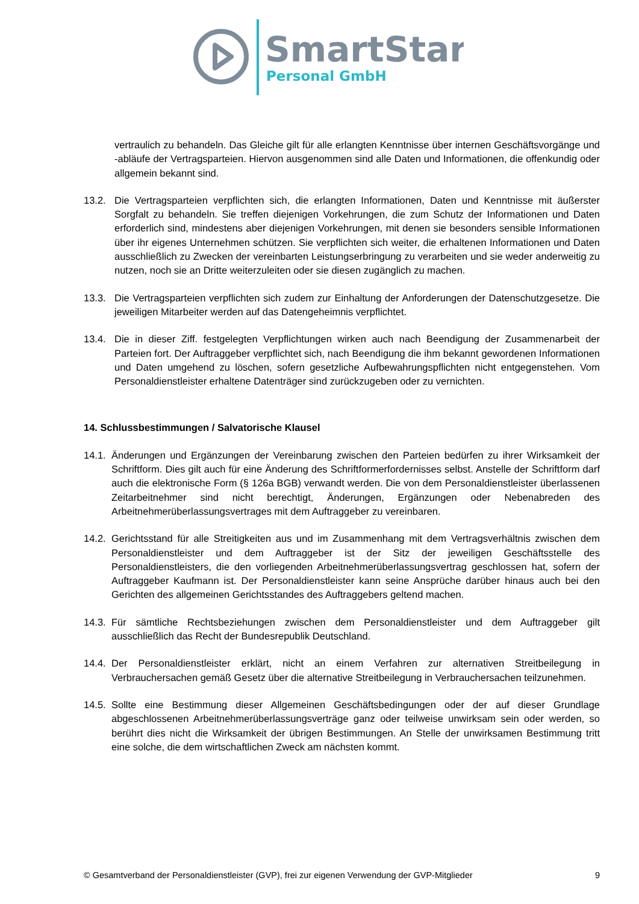SmartStart
Personal GmbH
vertraulich zu behandeln. Das Gleiche gilt für alle erlangten Kenntnisse über internen Geschäftsvorgänge und -abläufe der Vertragsparteien. Hiervon ausgenommen sind alle Daten und Informationen, die offenkundig oder allgemein bekannt sind.
13.2. Die Vertragsparteien verpflichten sich, die erlangten Informationen, Daten und Kenntnisse mit äußerster Sorgfalt zu behandeln. Sie treffen diejenigen Vorkehrungen, die zum Schutz der Informationen und Daten erforderlich sind, mindestens aber diejenigen Vorkehrungen, mit denen sie besonders sensible Informationen über ihr eigenes Unternehmen schützen. Sie verpflichten sich weiter, die erhaltenen Informationen und Daten ausschließlich zu Zwecken der vereinbarten Leistungserbringung zu verarbeiten und sie weder anderweitig zu nutzen, noch sie an Dritte weiterzuleiten oder sie diesen zugänglich zu machen.
13.3. Die Vertragsparteien verpflichten sich zudem zur Einhaltung der Anforderungen der Datenschutzgesetze. Die jeweiligen Mitarbeiter werden auf das Datengeheimnis verpflichtet.
13.4. Die in dieser Ziff. festgelegten Verpflichtungen wirken auch nach Beendigung der Zusammenarbeit der Parteien fort. Der Auftraggeber verpflichtet sich, nach Beendigung die ihm bekannt gewordenen Informationen und Daten umgehend zu löschen, sofern gesetzliche Aufbewahrungspflichten nicht entgegenstehen. Vom Personaldienstleister erhaltene Datenträger sind zurückzugeben oder zu vernichten.
14. Schlussbestimmungen / Salvatorische Klausel
14.1.
Änderungen und Ergänzungen der Vereinbarung zwischen den Parteien bedürfen zu ihrer Wirksamkeit der Schriftform. Dies gilt auch für eine Änderung des Schriftformerfordernisses selbst. Anstelle der Schriftform darf auch die elektronische Form (§ 126a BGB) verwandt werden. Die von dem Personaldienstleister überlassenen Zeitarbeitnehmer sind nicht berechtigt, Änderungen, Ergänzungen oder Nebenabreden des Arbeitnehmerüberlassungsvertrages mit dem Auftraggeber zu vereinbaren.
14.2.
Gerichtsstand für alle Streitigkeiten aus und im Zusammenhang mit dem Vertragsverhältnis zwischen dem Personaldienstleister und dem Auftraggeber ist der Sitz der jeweiligen Geschäftsstelle des Personaldienstleisters, die den vorliegenden Arbeitnehmerüberlassungsvertrag geschlossen hat, sofern der Auftraggeber Kaufmann ist. Der Personaldienstleister kann seine Ansprüche darüber hinaus auch bei den Gerichten des allgemeinen Gerichtsstandes des Auftraggebers geltend machen.
14.3.
Für sämtliche Rechtsbeziehungen zwischen dem Personaldienstleister und dem Auftraggeber gilt ausschließlich das Recht der Bundesrepublik Deutschland.
14.4.
Der Personaldienstleister erklärt, nicht an einem Verfahren zur alternativen Streitbeilegung in Verbrauchersachen gemäß Gesetz über die alternative Streitbeilegung in Verbrauchersachen teilzunehmen.
14.5.
Sollte eine Bestimmung dieser Allgemeinen Geschäftsbedingungen oder der auf dieser Grundlage abgeschlossenen Arbeitnehmerüberlassungsverträge ganz oder teilweise unwirksam sein oder werden, so berührt dies nicht die Wirksamkeit der übrigen Bestimmungen. An Stelle der unwirksamen Bestimmung tritt eine solche, die dem wirtschaftlichen Zweck am nächsten kommt.
© Gesamtverband der Personaldienstleister (GVP), frei zur eigenen Verwendung der GVP-Mitglieder 9